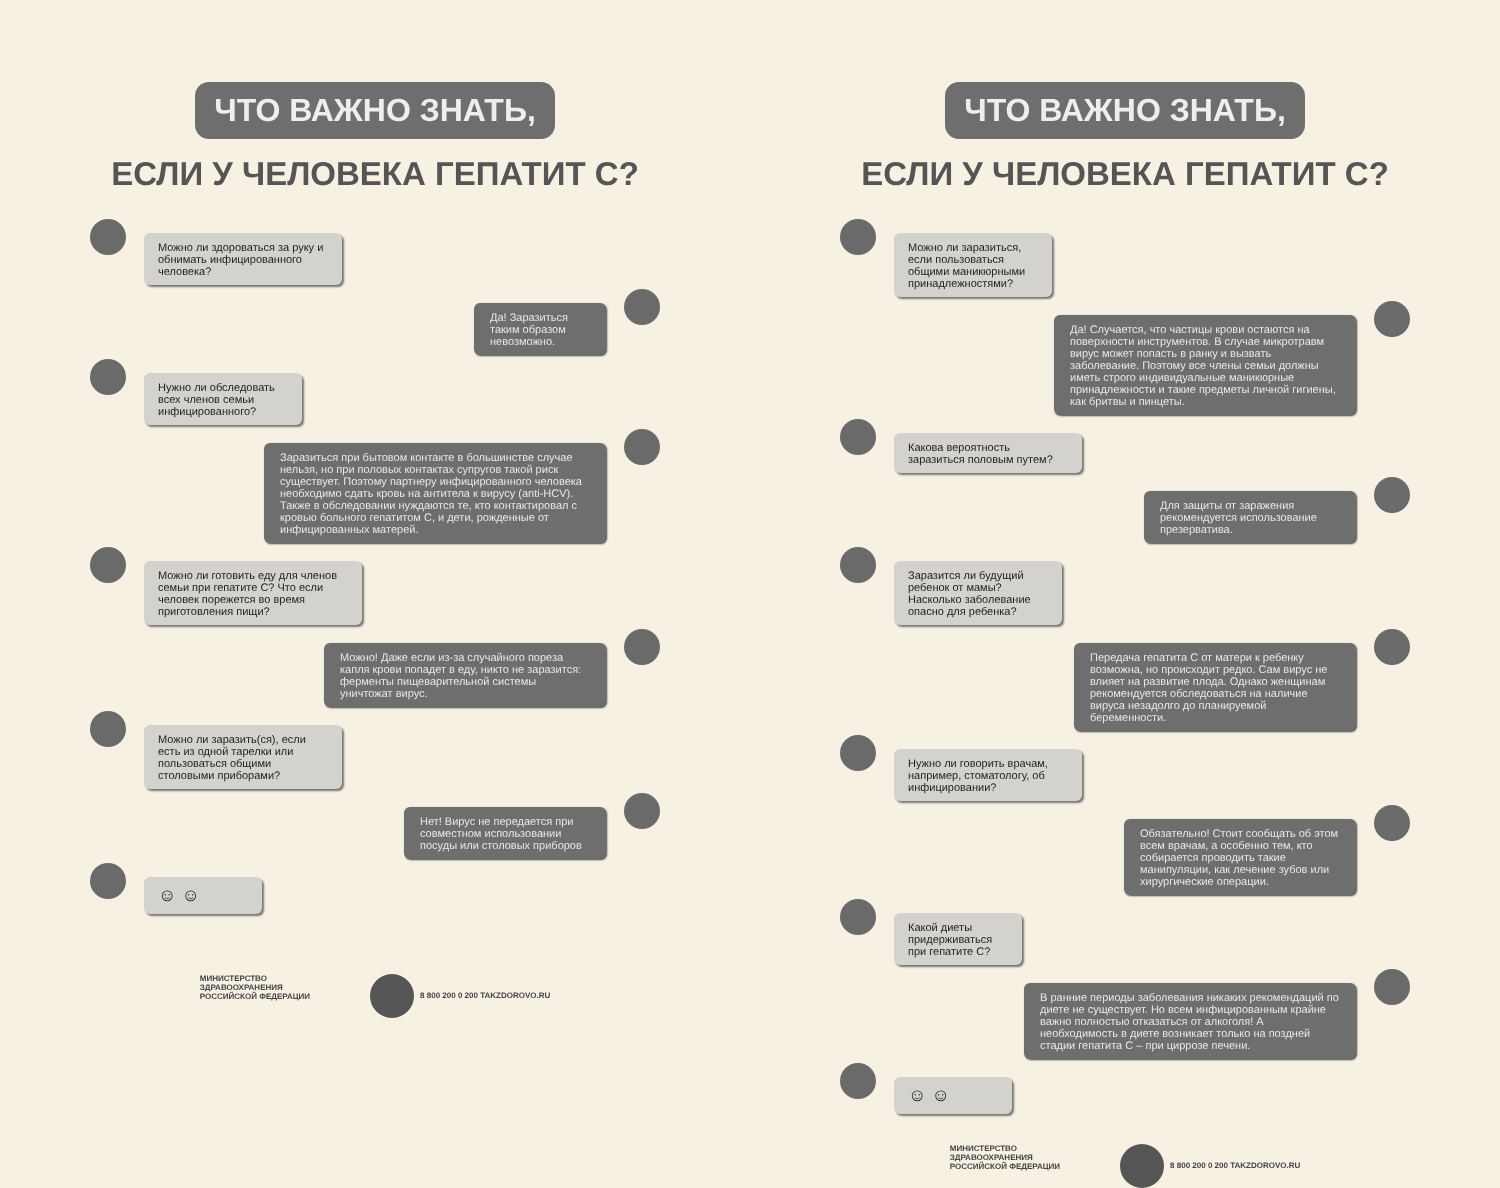ЧТО ВАЖНО ЗНАТЬ,
ЕСЛИ У ЧЕЛОВЕКА ГЕПАТИТ С?
Можно ли здороваться за руку и обнимать инфицированного человека?
Да! Заразиться таким образом невозможно.
Нужно ли обследовать всех членов семьи инфицированного?
Заразиться при бытовом контакте в большинстве случае нельзя, но при половых контактах супругов такой риск существует. Поэтому партнеру инфицированного человека необходимо сдать кровь на антитела к вирусу (anti-HCV). Также в обследовании нуждаются те, кто контактировал с кровью больного гепатитом С, и дети, рожденные от инфицированных матерей.
Можно ли готовить еду для членов семьи при гепатите С? Что если человек порежется во время приготовления пищи?
Можно! Даже если из-за случайного пореза капля крови попадет в еду, никто не заразится: ферменты пищеварительной системы уничтожат вирус.
Можно ли заразить(ся), если есть из одной тарелки или пользоваться общими столовыми приборами?
Нет! Вирус не передается при совместном использовании посуды или столовых приборов
☺ ☺
МИНИСТЕРСТВО
ЗДРАВООХРАНЕНИЯ
РОССИЙСКОЙ ФЕДЕРАЦИИ
8 800 200 0 200 TAKZDOROVO.RU
ЧТО ВАЖНО ЗНАТЬ,
ЕСЛИ У ЧЕЛОВЕКА ГЕПАТИТ С?
Можно ли заразиться, если пользоваться общими маникюрными принадлежностями?
Да! Случается, что частицы крови остаются на поверхности инструментов. В случае микротравм вирус может попасть в ранку и вызвать заболевание. Поэтому все члены семьи должны иметь строго индивидуальные маникюрные принадлежности и такие предметы личной гигиены, как бритвы и пинцеты.
Какова вероятность заразиться половым путем?
Для защиты от заражения рекомендуется использование презерватива.
Заразится ли будущий ребенок от мамы? Насколько заболевание опасно для ребенка?
Передача гепатита С от матери к ребенку возможна, но происходит редко. Сам вирус не влияет на развитие плода. Однако женщинам рекомендуется обследоваться на наличие вируса незадолго до планируемой беременности.
Нужно ли говорить врачам, например, стоматологу, об инфицировании?
Обязательно! Стоит сообщать об этом всем врачам, а особенно тем, кто собирается проводить такие манипуляции, как лечение зубов или хирургические операции.
Какой диеты придерживаться при гепатите С?
В ранние периоды заболевания никаких рекомендаций по диете не существует. Но всем инфицированным крайне важно полностью отказаться от алкоголя! А необходимость в диете возникает только на поздней стадии гепатита С – при циррозе печени.
☺ ☺
МИНИСТЕРСТВО
ЗДРАВООХРАНЕНИЯ
РОССИЙСКОЙ ФЕДЕРАЦИИ
8 800 200 0 200 TAKZDOROVO.RU